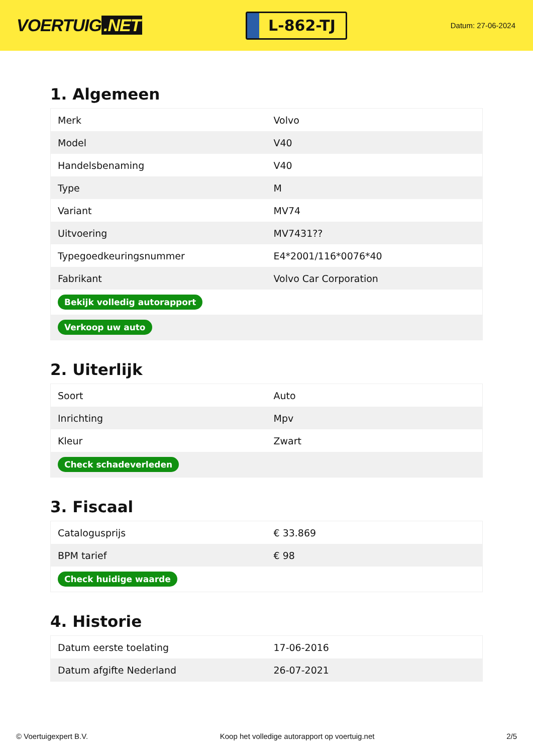VOERTUIG.NET
L-862-TJ
Datum: 27-06-2024
1. Algemeen
| Merk | Volvo |
| Model | V40 |
| Handelsbenaming | V40 |
| Type | M |
| Variant | MV74 |
| Uitvoering | MV7431?? |
| Typegoedkeuringsnummer | E4*2001/116*0076*40 |
| Fabrikant | Volvo Car Corporation |
| Bekijk volledig autorapport | |
| Verkoop uw auto | |
2. Uiterlijk
| Soort | Auto |
| Inrichting | Mpv |
| Kleur | Zwart |
| Check schadeverleden | |
3. Fiscaal
| Catalogusprijs | € 33.869 |
| BPM tarief | € 98 |
| Check huidige waarde | |
4. Historie
| Datum eerste toelating | 17-06-2016 |
| Datum afgifte Nederland | 26-07-2021 |
© Voertuigexpert B.V. Koop het volledige autorapport op voertuig.net 2/5